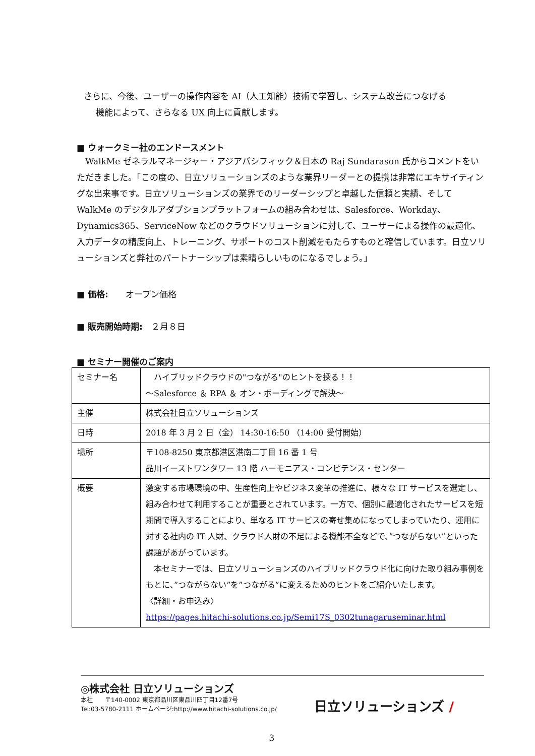さらに、今後、ユーザーの操作内容を AI（人工知能）技術で学習し、システム改善につなげる
機能によって、さらなる UX 向上に貢献します。
■ ウォークミー社のエンドースメント
　WalkMe ゼネラルマネージャー・アジアパシフィック＆日本の Raj Sundarason 氏からコメントをいただきました。「この度の、日立ソリューションズのような業界リーダーとの提携は非常にエキサイティングな出来事です。日立ソリューションズの業界でのリーダーシップと卓越した信頼と実績、そして WalkMe のデジタルアダプションプラットフォームの組み合わせは、Salesforce、Workday、Dynamics365、ServiceNow などのクラウドソリューションに対して、ユーザーによる操作の最適化、入力データの精度向上、トレーニング、サポートのコスト削減をもたらすものと確信しています。日立ソリューションズと弊社のパートナーシップは素晴らしいものになるでしょう。」
■ 価格:　　オープン価格
■ 販売開始時期:　２月８日
■ セミナー開催のご案内
| セミナー名 | ハイブリッドクラウドの"つながる"のヒントを探る！！ ～Salesforce ＆ RPA ＆ オン・ボーディングで解決～ |
| 主催 | 株式会社日立ソリューションズ |
| 日時 | 2018 年 3 月 2 日（金） 14:30-16:50 （14:00 受付開始） |
| 場所 | 〒108-8250 東京都港区港南二丁目 16 番 1 号 品川イーストワンタワー 13 階 ハーモニアス・コンピテンス・センター |
| 概要 | 激変する市場環境の中、生産性向上やビジネス変革の推進に、様々な IT サービスを選定し、組み合わせて利用することが重要とされています。一方で、個別に最適化されたサービスを短期間で導入することにより、単なる IT サービスの寄せ集めになってしまっていたり、運用に対する社内の IT 人財、クラウド人財の不足による機能不全などで、”つながらない”といった課題があがっています。 本セミナーでは、日立ソリューションズのハイブリッドクラウド化に向けた取り組み事例をもとに、”つながらない”を”つながる”に変えるためのヒントをご紹介いたします。 〈詳細・お申込み〉 https://pages.hitachi-solutions.co.jp/Semi17S_0302tunagaruseminar.html |
◎株式会社 日立ソリューションズ
本社　　〒140-0002 東京都品川区東品川四丁目12番7号
Tel:03-5780-2111 ホームページ:http://www.hitachi-solutions.co.jp/
日立ソリューションズ /
3